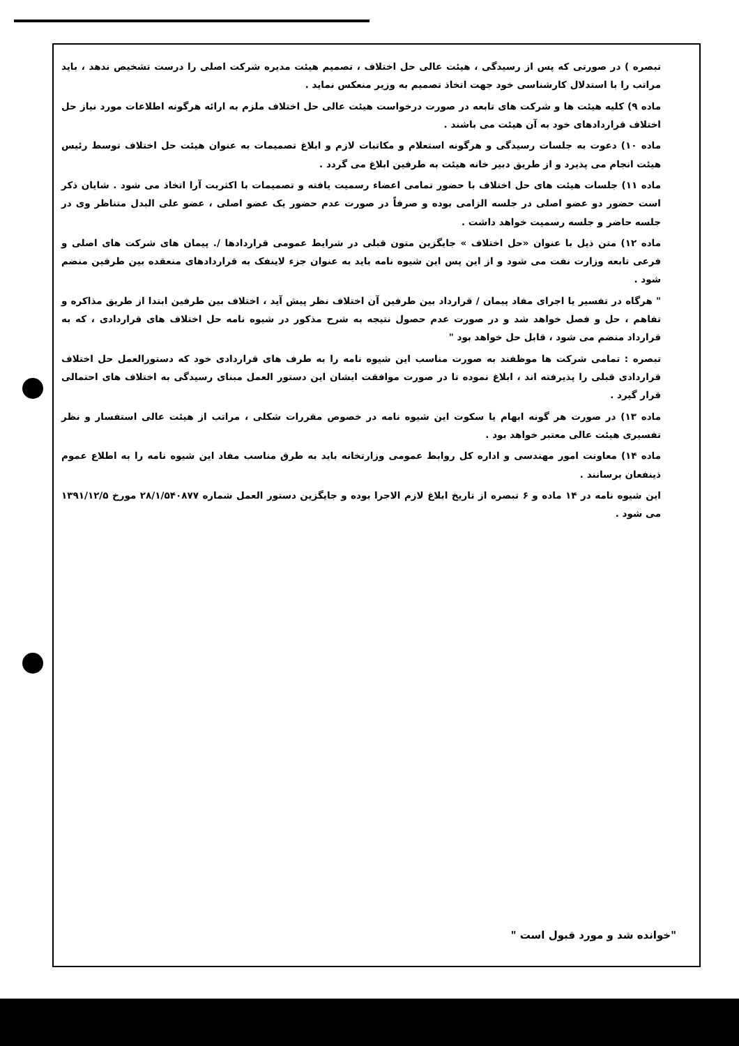تبصره ) در صورتی که پس از رسیدگی ، هیئت عالی حل اختلاف ، تصمیم هیئت مدیره شرکت اصلی را درست تشخیص ندهد ، باید مراتب را با استدلال کارشناسی خود جهت اتخاذ تصمیم به وزیر منعکس نماید .
ماده ۹) کلیه هیئت ها و شرکت های تابعه در صورت درخواست هیئت عالی حل اختلاف ملزم به ارائه هرگونه اطلاعات مورد نیاز حل اختلاف قراردادهای خود به آن هیئت می باشند .
ماده ۱۰) دعوت به جلسات رسیدگی و هرگونه استعلام و مکاتبات لازم و ابلاغ تصمیمات به عنوان هیئت حل اختلاف توسط رئیس هیئت انجام می پذیرد و از طریق دبیر خانه هیئت به طرفین ابلاغ می گردد .
ماده ۱۱) جلسات هیئت های حل اختلاف با حضور تمامی اعضاء رسمیت یافته و تصمیمات با اکثریت آرا اتخاذ می شود . شایان ذکر است حضور دو عضو اصلی در جلسه الزامی بوده و صرفاً در صورت عدم حضور یک عضو اصلی ، عضو علی البدل متناظر وی در جلسه حاضر و جلسه رسمیت خواهد داشت .
ماده ۱۲) متن ذیل با عنوان «حل اختلاف » جایگزین متون قبلی در شرایط عمومی قراردادها /. پیمان های شرکت های اصلی و فرعی تابعه وزارت نفت می شود و از این پس این شیوه نامه باید به عنوان جزء لاینفک به قراردادهای منعقده بین طرفین منضم شود .
" هرگاه در تفسیر یا اجرای مفاد پیمان / قرارداد بین طرفین آن اختلاف نظر پیش آید ، اختلاف بین طرفین ابتدا از طریق مذاکره و تفاهم ، حل و فصل خواهد شد و در صورت عدم حصول نتیجه به شرح مذکور در شیوه نامه حل اختلاف های قراردادی ، که به قرارداد منضم می شود ، قابل حل خواهد بود "
تبصره : تمامی شرکت ها موظفند به صورت مناسب این شیوه نامه را به طرف های قراردادی خود که دستورالعمل حل اختلاف قراردادی قبلی را پذیرفته اند ، ابلاغ نموده تا در صورت موافقت ایشان این دستور العمل مبنای رسیدگی به اختلاف های احتمالی قرار گیرد .
ماده ۱۳) در صورت هر گونه ابهام یا سکوت این شیوه نامه در خصوص مقررات شکلی ، مراتب از هیئت عالی استفسار و نظر تفسیری هیئت عالی معتبر خواهد بود .
ماده ۱۴) معاونت امور مهندسی و اداره کل روابط عمومی وزارتخانه باید به طرق مناسب مفاد این شیوه نامه را به اطلاع عموم ذینفعان برسانند .
این شیوه نامه در ۱۴ ماده و ۶ تبصره از تاریخ ابلاغ لازم الاجرا بوده و جایگزین دستور العمل شماره ۲۸/۱/۵۴۰۸۷۷ مورخ ۱۳۹۱/۱۲/۵ می شود .
"خوانده شد و مورد قبول است "